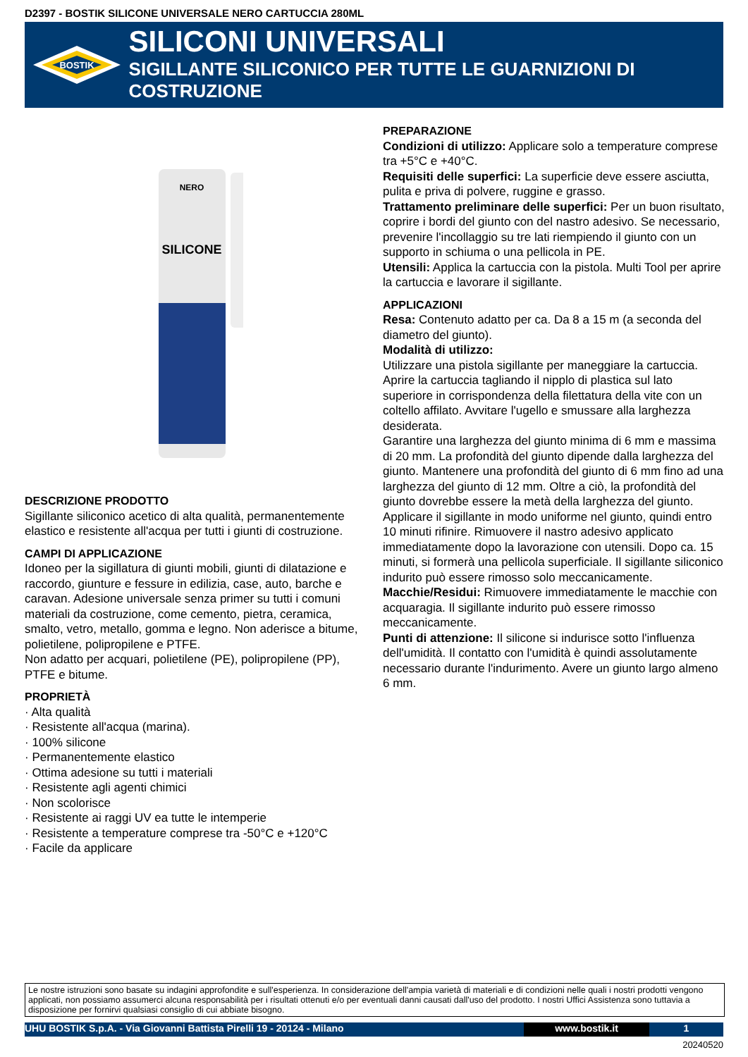D2397 - BOSTIK SILICONE UNIVERSALE NERO CARTUCCIA 280ML
BOSTIK
SILICONI UNIVERSALI
SIGILLANTE SILICONICO PER TUTTE LE GUARNIZIONI DI COSTRUZIONE
NERO
SILICONE
DESCRIZIONE PRODOTTO
Sigillante siliconico acetico di alta qualità, permanentemente elastico e resistente all'acqua per tutti i giunti di costruzione.
CAMPI DI APPLICAZIONE
Idoneo per la sigillatura di giunti mobili, giunti di dilatazione e raccordo, giunture e fessure in edilizia, case, auto, barche e caravan. Adesione universale senza primer su tutti i comuni materiali da costruzione, come cemento, pietra, ceramica, smalto, vetro, metallo, gomma e legno. Non aderisce a bitume, polietilene, polipropilene e PTFE.
Non adatto per acquari, polietilene (PE), polipropilene (PP), PTFE e bitume.
PROPRIETÀ
· Alta qualità
· Resistente all'acqua (marina).
· 100% silicone
· Permanentemente elastico
· Ottima adesione su tutti i materiali
· Resistente agli agenti chimici
· Non scolorisce
· Resistente ai raggi UV ea tutte le intemperie
· Resistente a temperature comprese tra -50°C e +120°C
· Facile da applicare
PREPARAZIONE
Condizioni di utilizzo: Applicare solo a temperature comprese tra +5°C e +40°C.
Requisiti delle superfici: La superficie deve essere asciutta, pulita e priva di polvere, ruggine e grasso.
Trattamento preliminare delle superfici: Per un buon risultato, coprire i bordi del giunto con del nastro adesivo. Se necessario, prevenire l'incollaggio su tre lati riempiendo il giunto con un supporto in schiuma o una pellicola in PE.
Utensili: Applica la cartuccia con la pistola. Multi Tool per aprire la cartuccia e lavorare il sigillante.
APPLICAZIONI
Resa: Contenuto adatto per ca. Da 8 a 15 m (a seconda del diametro del giunto).
Modalità di utilizzo:
Utilizzare una pistola sigillante per maneggiare la cartuccia. Aprire la cartuccia tagliando il nipplo di plastica sul lato superiore in corrispondenza della filettatura della vite con un coltello affilato. Avvitare l'ugello e smussare alla larghezza desiderata.
Garantire una larghezza del giunto minima di 6 mm e massima di 20 mm. La profondità del giunto dipende dalla larghezza del giunto. Mantenere una profondità del giunto di 6 mm fino ad una larghezza del giunto di 12 mm. Oltre a ciò, la profondità del giunto dovrebbe essere la metà della larghezza del giunto. Applicare il sigillante in modo uniforme nel giunto, quindi entro 10 minuti rifinire. Rimuovere il nastro adesivo applicato immediatamente dopo la lavorazione con utensili. Dopo ca. 15 minuti, si formerà una pellicola superficiale. Il sigillante siliconico indurito può essere rimosso solo meccanicamente.
Macchie/Residui: Rimuovere immediatamente le macchie con acquaragia. Il sigillante indurito può essere rimosso meccanicamente.
Punti di attenzione: Il silicone si indurisce sotto l'influenza dell'umidità. Il contatto con l'umidità è quindi assolutamente necessario durante l'indurimento. Avere un giunto largo almeno 6 mm.
Le nostre istruzioni sono basate su indagini approfondite e sull'esperienza. In considerazione dell'ampia varietà di materiali e di condizioni nelle quali i nostri prodotti vengono applicati, non possiamo assumerci alcuna responsabilità per i risultati ottenuti e/o per eventuali danni causati dall'uso del prodotto. I nostri Uffici Assistenza sono tuttavia a disposizione per fornirvi qualsiasi consiglio di cui abbiate bisogno.
UHU BOSTIK S.p.A. - Via Giovanni Battista Pirelli 19 - 20124 - Milano www.bostik.it 1
20240520